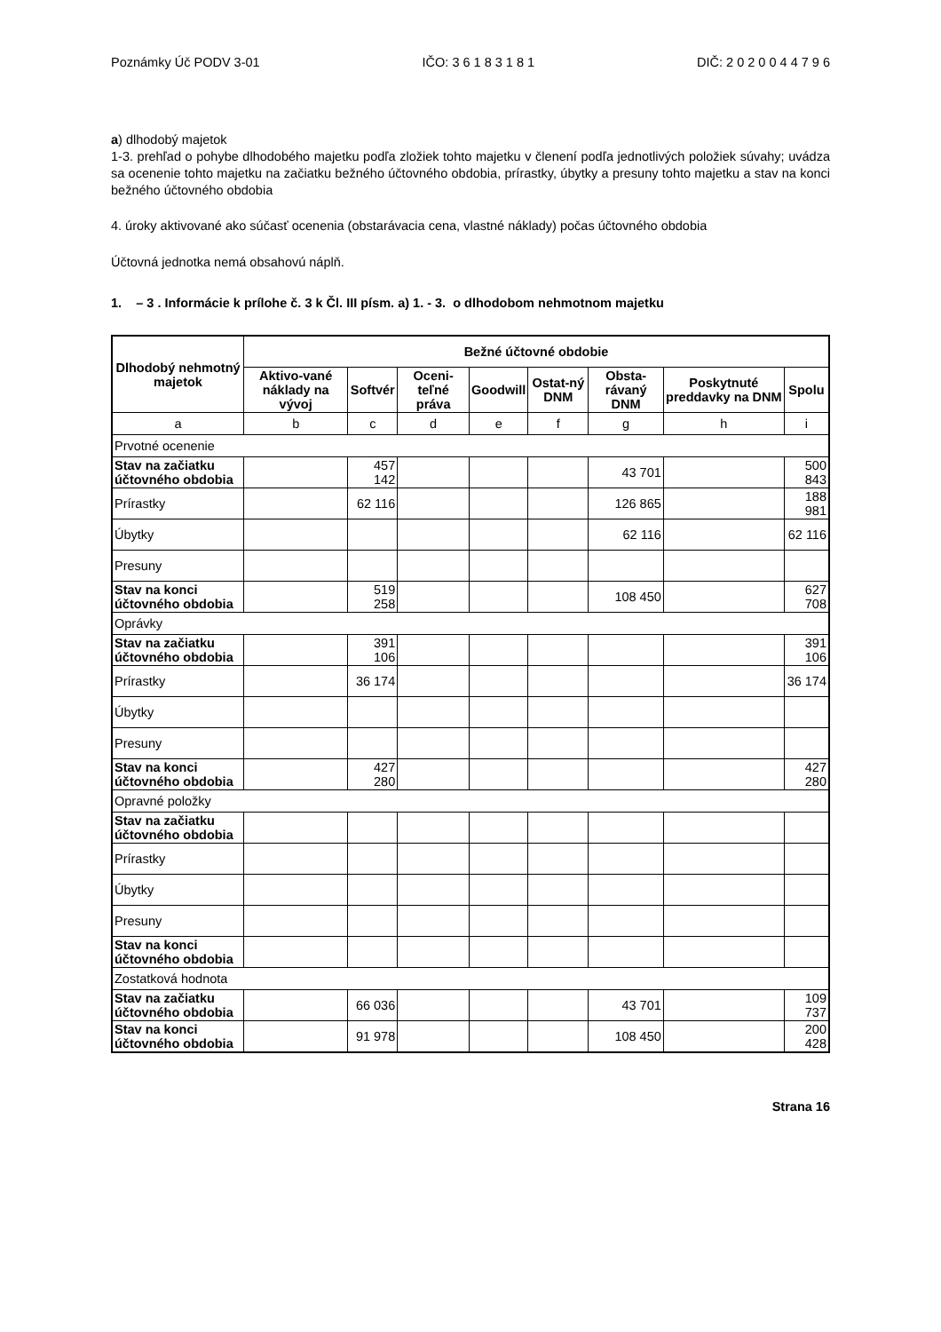Poznámky Úč PODV 3-01 IČO: 3 6 1 8 3 1 8 1 DIČ: 2 0 2 0 0 4 4 7 9 6
a) dlhodobý majetok
1-3. prehľad o pohybe dlhodobého majetku podľa zložiek tohto majetku v členení podľa jednotlivých položiek súvahy; uvádza sa ocenenie tohto majetku na začiatku bežného účtovného obdobia, prírastky, úbytky a presuny tohto majetku a stav na konci bežného účtovného obdobia
4. úroky aktivované ako súčasť ocenenia (obstarávacia cena, vlastné náklady) počas účtovného obdobia
Účtovná jednotka nemá obsahovú náplň.
1. – 3 . Informácie k prílohe č. 3 k Čl. III písm. a) 1. - 3. o dlhodobom nehmotnom majetku
| Dlhodobý nehmotný majetok | Bežné účtovné obdobie | | | | | | | |
| --- | --- | --- | --- | --- | --- | --- | --- | --- |
| | Aktivo-vané náklady na vývoj | Softvér | Oceni-teľné práva | Goodwill | Ostat-ný DNM | Obsta-rávaný DNM | Poskytnuté preddavky na DNM | Spolu |
| a | b | c | d | e | f | g | h | i |
| Prvotné ocenenie | | | | | | | | |
| Stav na začiatku účtovného obdobia | | 457 142 | | | | 43 701 | | 500 843 |
| Prírastky | | 62 116 | | | | 126 865 | | 188 981 |
| Úbytky | | | | | | 62 116 | | 62 116 |
| Presuny | | | | | | | | |
| Stav na konci účtovného obdobia | | 519 258 | | | | 108 450 | | 627 708 |
| Oprávky | | | | | | | | |
| Stav na začiatku účtovného obdobia | | 391 106 | | | | | | 391 106 |
| Prírastky | | 36 174 | | | | | | 36 174 |
| Úbytky | | | | | | | | |
| Presuny | | | | | | | | |
| Stav na konci účtovného obdobia | | 427 280 | | | | | | 427 280 |
| Opravné položky | | | | | | | | |
| Stav na začiatku účtovného obdobia | | | | | | | | |
| Prírastky | | | | | | | | |
| Úbytky | | | | | | | | |
| Presuny | | | | | | | | |
| Stav na konci účtovného obdobia | | | | | | | | |
| Zostatková hodnota | | | | | | | | |
| Stav na začiatku účtovného obdobia | | 66 036 | | | | 43 701 | | 109 737 |
| Stav na konci účtovného obdobia | | 91 978 | | | | 108 450 | | 200 428 |
Strana 16